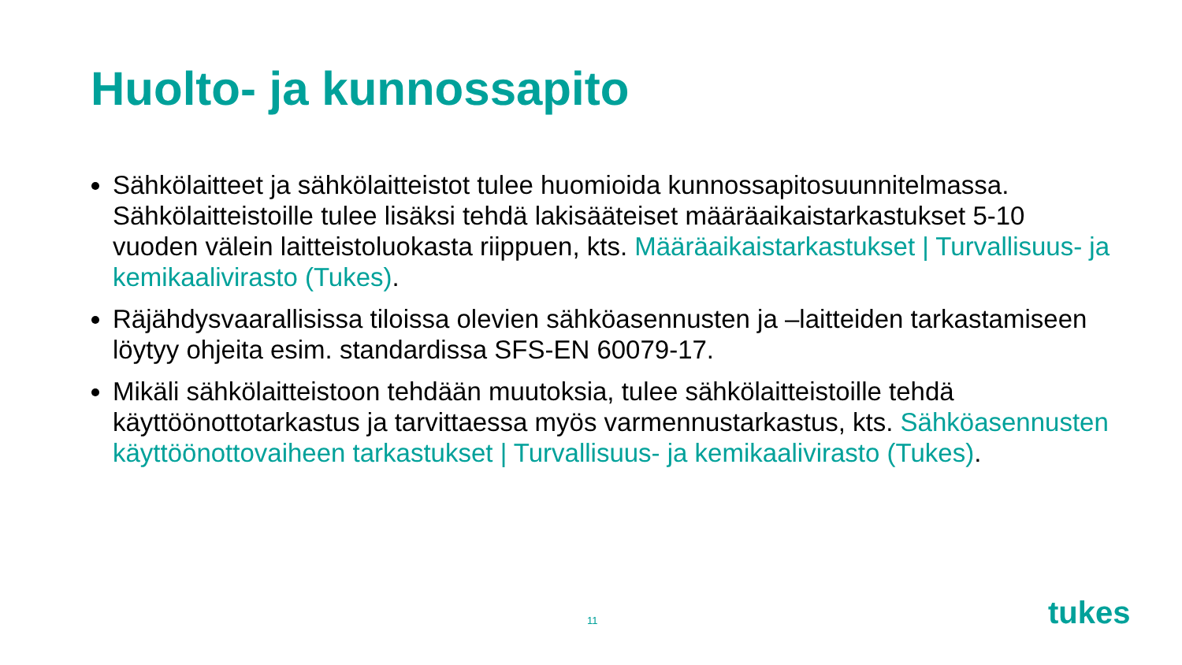Huolto- ja kunnossapito
Sähkölaitteet ja sähkölaitteistot tulee huomioida kunnossapitosuunnitelmassa. Sähkölaitteistoille tulee lisäksi tehdä lakisääteiset määräaikaistarkastukset 5-10 vuoden välein laitteistoluokasta riippuen, kts. Määräaikaistarkastukset | Turvallisuus- ja kemikaalivirasto (Tukes).
Räjähdysvaarallisissa tiloissa olevien sähköasennusten ja –laitteiden tarkastamiseen löytyy ohjeita esim. standardissa SFS-EN 60079-17.
Mikäli sähkölaitteistoon tehdään muutoksia, tulee sähkölaitteistoille tehdä käyttöönottotarkastus ja tarvittaessa myös varmennustarkastus, kts. Sähköasennusten käyttöönottovaiheen tarkastukset | Turvallisuus- ja kemikaalivirasto (Tukes).
11 tukes